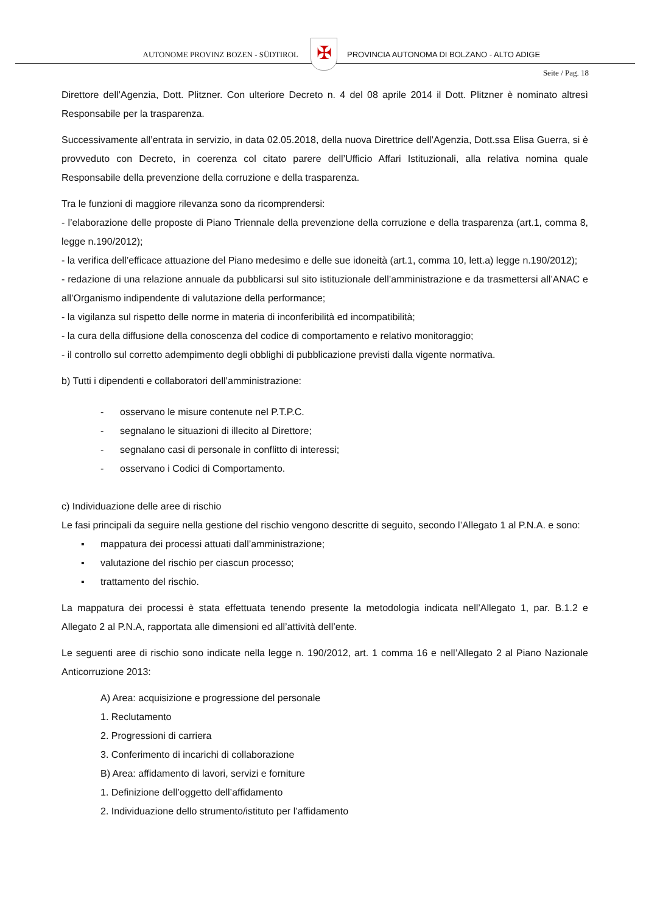AUTONOME PROVINZ BOZEN - SÜDTIROL ✠
PROVINCIA AUTONOMA DI BOLZANO - ALTO ADIGE
Seite / Pag. 18
Direttore dell’Agenzia, Dott. Plitzner. Con ulteriore Decreto n. 4 del 08 aprile 2014 il Dott. Plitzner è nominato altresì Responsabile per la trasparenza.
Successivamente all’entrata in servizio, in data 02.05.2018, della nuova Direttrice dell’Agenzia, Dott.ssa Elisa Guerra, si è provveduto con Decreto, in coerenza col citato parere dell’Ufficio Affari Istituzionali, alla relativa nomina quale Responsabile della prevenzione della corruzione e della trasparenza.
Tra le funzioni di maggiore rilevanza sono da ricomprendersi:
- l’elaborazione delle proposte di Piano Triennale della prevenzione della corruzione e della trasparenza (art.1, comma 8, legge n.190/2012);
- la verifica dell’efficace attuazione del Piano medesimo e delle sue idoneità (art.1, comma 10, lett.a) legge n.190/2012);
- redazione di una relazione annuale da pubblicarsi sul sito istituzionale dell’amministrazione e da trasmettersi all’ANAC e all’Organismo indipendente di valutazione della performance;
- la vigilanza sul rispetto delle norme in materia di inconferibilità ed incompatibilità;
- la cura della diffusione della conoscenza del codice di comportamento e relativo monitoraggio;
- il controllo sul corretto adempimento degli obblighi di pubblicazione previsti dalla vigente normativa.
b) Tutti i dipendenti e collaboratori dell’amministrazione:
- osservano le misure contenute nel P.T.P.C.
- segnalano le situazioni di illecito al Direttore;
- segnalano casi di personale in conflitto di interessi;
- osservano i Codici di Comportamento.
c) Individuazione delle aree di rischio
Le fasi principali da seguire nella gestione del rischio vengono descritte di seguito, secondo l’Allegato 1 al P.N.A. e sono:
▪ mappatura dei processi attuati dall’amministrazione;
▪ valutazione del rischio per ciascun processo;
▪ trattamento del rischio.
La mappatura dei processi è stata effettuata tenendo presente la metodologia indicata nell’Allegato 1, par. B.1.2 e Allegato 2 al P.N.A, rapportata alle dimensioni ed all’attività dell’ente.
Le seguenti aree di rischio sono indicate nella legge n. 190/2012, art. 1 comma 16 e nell’Allegato 2 al Piano Nazionale Anticorruzione 2013:
A) Area: acquisizione e progressione del personale
1. Reclutamento
2. Progressioni di carriera
3. Conferimento di incarichi di collaborazione
B) Area: affidamento di lavori, servizi e forniture
1. Definizione dell’oggetto dell’affidamento
2. Individuazione dello strumento/istituto per l’affidamento